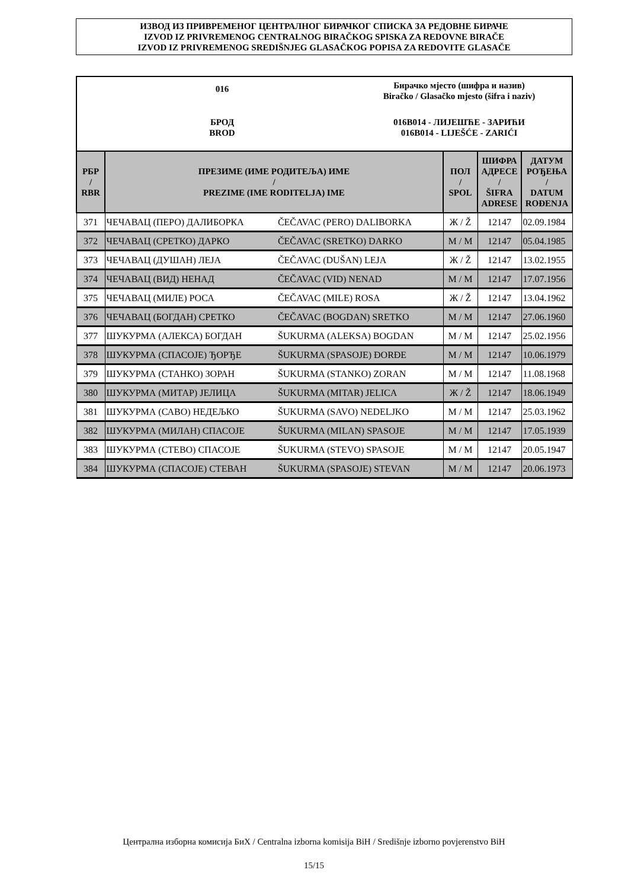ИЗВОД ИЗ ПРИВРЕМЕНОГ ЦЕНТРАЛНОГ БИРАЧКОГ СПИСКА ЗА РЕДОВНЕ БИРАЧЕ
IZVOD IZ PRIVREMENOG CENTRALNOG BIRAČKOG SPISKA ZA REDOVNE BIRAČE
IZVOD IZ PRIVREMENOG SREDIŠNJEG GLASAČKOG POPISA ZA REDOVITE GLASAČE
016
Бирачко мјесто (шифра и назив)
Biračko / Glasačko mjesto (šifra i naziv)
БРОД
BROD
016B014 - ЛИЈЕШЋЕ - ЗАРИЋИ
016B014 - LIJEŠĆE - ZARIĆI
| РБР / RBR | ПРЕЗИМЕ (ИМЕ РОДИТЕЉА) ИМЕ / PREZIME (IME RODITELJA) IME | | ПОЛ / SPOL | ШИФРА АДРЕСЕ / ŠIFRA ADRESE | ДАТУМ РОЂЕЊА / DATUM ROĐENJA |
| --- | --- | --- | --- | --- | --- |
| 371 | ЧЕЧАВАЦ (ПЕРО) ДАЛИБОРКА | ČEČAVAC (PERO) DALIBORKA | Ж / Ž | 12147 | 02.09.1984 |
| 372 | ЧЕЧАВАЦ (СРЕТКО) ДАРКО | ČEČAVAC (SRETKO) DARKO | М / M | 12147 | 05.04.1985 |
| 373 | ЧЕЧАВАЦ (ДУШАН) ЛЕЈА | ČEČAVAC (DUŠAN) LEJA | Ж / Ž | 12147 | 13.02.1955 |
| 374 | ЧЕЧАВАЦ (ВИД) НЕНАД | ČEČAVAC (VID) NENAD | М / M | 12147 | 17.07.1956 |
| 375 | ЧЕЧАВАЦ (МИЛЕ) РОСА | ČEČAVAC (MILE) ROSA | Ж / Ž | 12147 | 13.04.1962 |
| 376 | ЧЕЧАВАЦ (БОГДАН) СРЕТКО | ČEČAVAC (BOGDAN) SRETKO | М / M | 12147 | 27.06.1960 |
| 377 | ШУКУРМА (АЛЕКСА) БОГДАН | ŠUKURMA (ALEKSA) BOGDAN | М / M | 12147 | 25.02.1956 |
| 378 | ШУКУРМА (СПАСОЈЕ) ЂОРЂЕ | ŠUKURMA (SPASOJE) ĐORĐE | М / M | 12147 | 10.06.1979 |
| 379 | ШУКУРМА (СТАНКО) ЗОРАН | ŠUKURMA (STANKO) ZORAN | М / M | 12147 | 11.08.1968 |
| 380 | ШУКУРМА (МИТАР) ЈЕЛИЦА | ŠUKURMA (MITAR) JELICA | Ж / Ž | 12147 | 18.06.1949 |
| 381 | ШУКУРМА (САВО) НЕДЕЉКО | ŠUKURMA (SAVO) NEDELJKO | М / M | 12147 | 25.03.1962 |
| 382 | ШУКУРМА (МИЛАН) СПАСОЈЕ | ŠUKURMA (MILAN) SPASOJE | М / M | 12147 | 17.05.1939 |
| 383 | ШУКУРМА (СТЕВО) СПАСОЈЕ | ŠUKURMA (STEVO) SPASOJE | М / M | 12147 | 20.05.1947 |
| 384 | ШУКУРМА (СПАСОЈЕ) СТЕВАН | ŠUKURMA (SPASOJE) STEVAN | М / M | 12147 | 20.06.1973 |
Централна изборна комисија БиХ / Centralna izborna komisija BiH / Središnje izborno povjerenstvo BiH
15/15